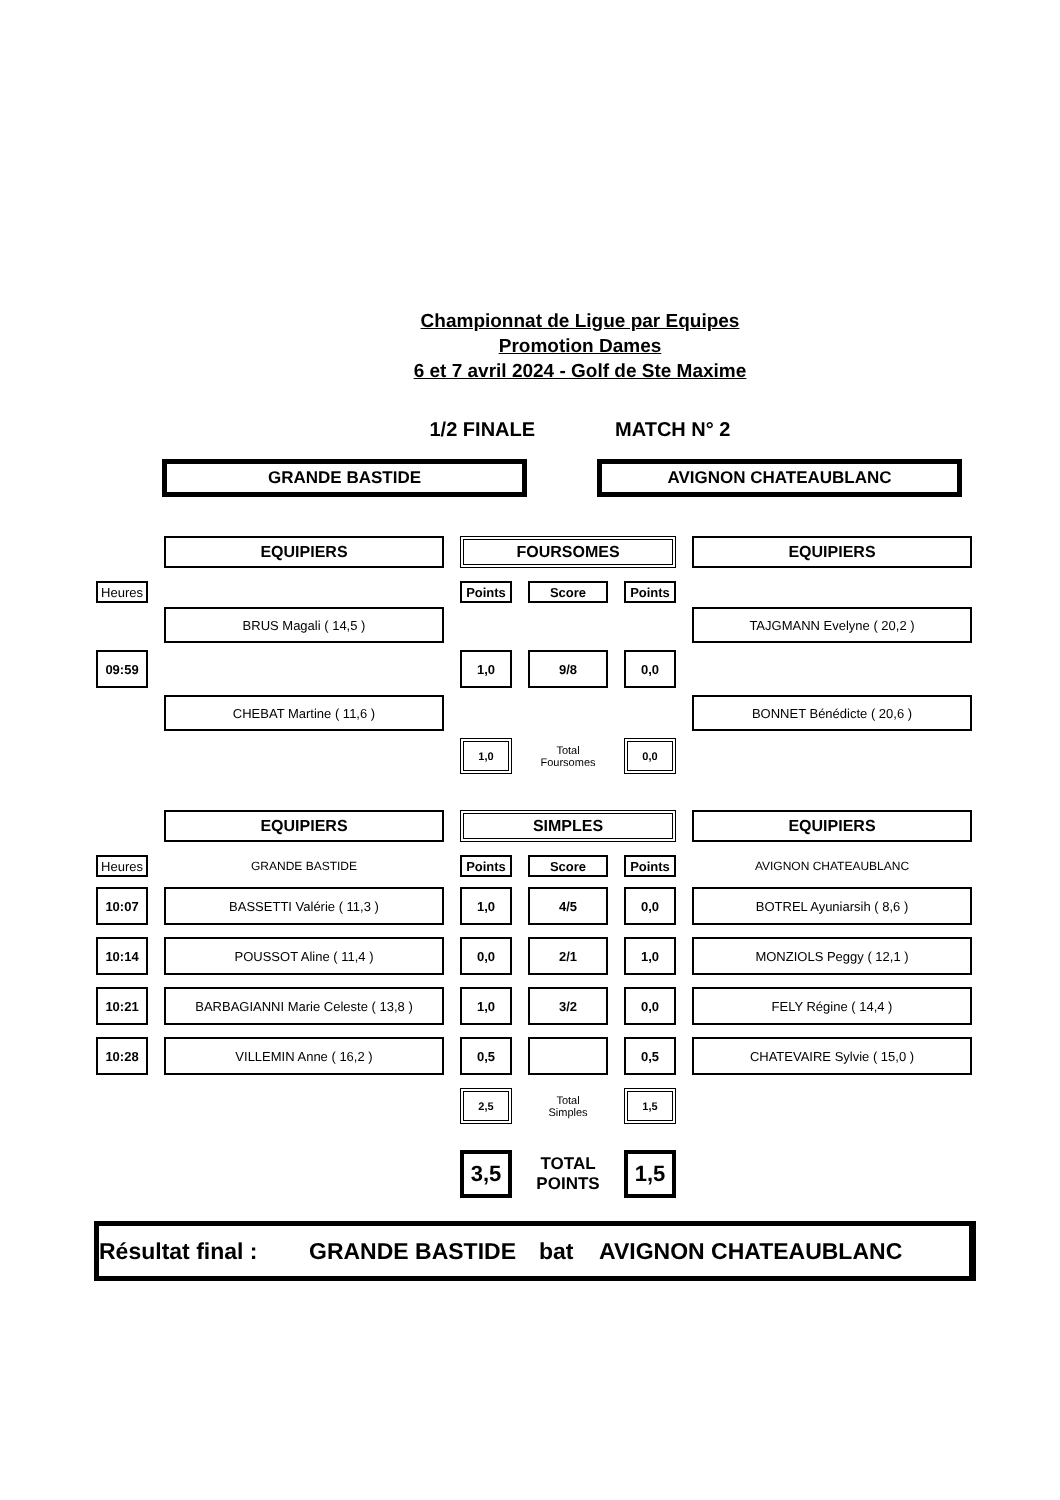Championnat de Ligue par Equipes
Promotion Dames
6 et 7 avril 2024 - Golf de Ste Maxime
1/2 FINALE MATCH N° 2
GRANDE BASTIDE AVIGNON CHATEAUBLANC
EQUIPIERS FOURSOMES EQUIPIERS
Heures Points Score Points
BRUS Magali ( 14,5 ) TAJGMANN Evelyne ( 20,2 )
09:59 1,0 9/8 0,0
CHEBAT Martine ( 11,6 ) BONNET Bénédicte ( 20,6 )
1,0
Total
Foursomes
0,0
EQUIPIERS SIMPLES EQUIPIERS
Heures
GRANDE BASTIDE
Points Score Points
AVIGNON CHATEAUBLANC
10:07 BASSETTI Valérie ( 11,3 ) 1,0 4/5 0,0 BOTREL Ayuniarsih ( 8,6 )
10:14 POUSSOT Aline ( 11,4 ) 0,0 2/1 1,0 MONZIOLS Peggy ( 12,1 )
10:21 BARBAGIANNI Marie Celeste ( 13,8 ) 1,0 3/2 0,0 FELY Régine ( 14,4 )
10:28 VILLEMIN Anne ( 16,2 ) 0,5 0,5 CHATEVAIRE Sylvie ( 15,0 )
2,5
Total
Simples
1,5
3,5
TOTAL
POINTS
1,5
Résultat final : GRANDE BASTIDE bat AVIGNON CHATEAUBLANC